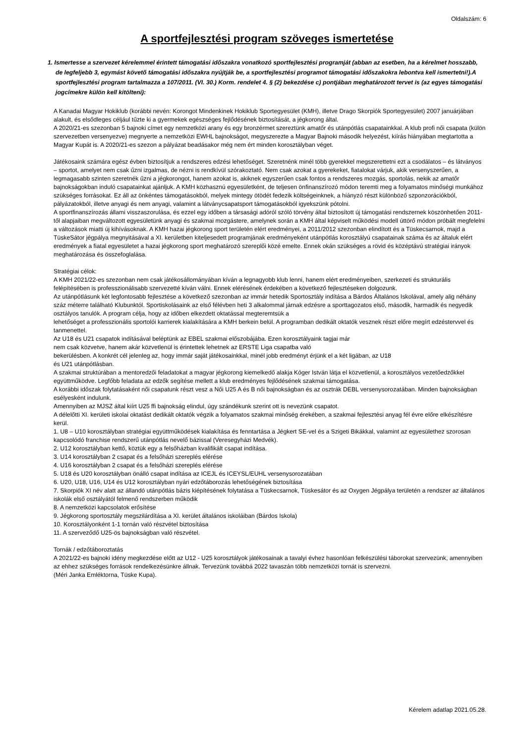Oldalszám: 6
A sportfejlesztési program szöveges ismertetése
1. Ismertesse a szervezet kérelemmel érintett támogatási időszakra vonatkozó sportfejlesztési programját (abban az esetben, ha a kérelmet hosszabb, de legfeljebb 3, egymást követő támogatási időszakra nyújtják be, a sportfejlesztési programot támogatási időszakokra lebontva kell ismertetni!).A sportfejlesztési program tartalmazza a 107/2011. (VI. 30.) Korm. rendelet 4. § (2) bekezdése c) pontjában meghatározott tervet is (az egyes támogatási jogcímekre külön kell kitölteni):
A Kanadai Magyar Hokiklub (korábbi nevén: Korongot Mindenkinek Hokiklub Sportegyesület (KMH), illetve Drago Skorpiók Sportegyesület) 2007 januárjában alakult, és elsődleges céljául tűzte ki a gyermekek egészséges fejlődésének biztosítását, a jégkorong által.
A 2020/21-es szezonban 5 bajnoki címet egy nemzetközi arany és egy bronzérmet szereztünk amatőr és utánpótlás csapatainkkal. A klub profi női csapata (külön szervezetben versenyezve) megnyerte a nemzetközi EWHL bajnokságot, megyszerezte a Magyar Bajnoki második helyezést, kiírás hiányában megtartotta a Magyar Kupát is. A 2020/21-es szezon a pályázat beadásakor még nem ért minden korosztályban véget.
Játékosaink számára egész évben biztosítjuk a rendszeres edzési lehetőséget. Szeretnénk minél több gyerekkel megszerettetni ezt a csodálatos – és látványos – sportot, amelyet nem csak űzni izgalmas, de nézni is rendkívül szórakoztató. Nem csak azokat a gyerekeket, fiatalokat várjuk, akik versenyszerűen, a legmagasabb szinten szeretnék űzni a jégkorongot, hanem azokat is, akiknek egyszerűen csak fontos a rendszeres mozgás, sportolás, nekik az amatőr bajnokságokban induló csapatainkat ajánljuk. A KMH közhasznú egyesületként, de teljesen önfinanszírozó módon teremti meg a folyamatos minőségi munkához szükséges forrásokat. Ez áll az önkéntes támogatásokból, melyek mintegy ötödét fedezik költségeinknek, a hiányzó részt különböző szponzorációkból, pályázatokból, illetve anyagi és nem anyagi, valamint a látványcsapatsport támogatásokból igyekszünk pótolni.
A sportfinanszírozás állami visszaszorulása, és ezzel egy időben a társasági adóról szóló törvény által biztosított új támogatási rendszernek köszönhetően 2011-től alapjaiban megváltozott egyesületünk anyagi és szakmai mozgástere, amelynek során a KMH által képviselt működési modell úttörő módon próbált megfelelni a változások miatti új kihívásoknak. A KMH hazai jégkorong sport területén elért eredményei, a 2011/2012 szezonban elindított és a Tüskecsarnok, majd a TüskeSátor jégpálya megnyitásával a XI. kerületben kiteljesedett programjának eredményeként utánpótlás korosztályú csapatainak száma és az általuk elért eredmények a fiatal egyesületet a hazai jégkorong sport meghatározó szereplői közé emelte. Ennek okán szükséges a rövid és középtávú stratégiai irányok meghatározása és összefoglalása.
Stratégiai célok:
A KMH 2021/22-es szezonban nem csak játékosállományában kíván a legnagyobb klub lenni, hanem elért eredményeiben, szerkezeti és strukturális felépítésében is professzionálisabb szervezetté kíván válni. Ennek elérésének érdekében a következő fejlesztéseken dolgozunk.
Az utánpótlásunk két legfontosabb fejlesztése a következő szezonban az immár hetedik Sportosztály indítása a Bárdos Általános Iskolával, amely alig néhány száz méterre található Klubunktól. Sportiskolásaink az első félévben heti 3 alkalommal járnak edzésre a sporttagozatos első, második, harmadik és negyedik osztályos tanulók. A program célja, hogy az időben elkezdett oktatással megteremtsük a
lehetőséget a professzionális sportolói karrierek kialakítására a KMH berkein belül. A programban dedikált oktatók vesznek részt előre megírt edzéstervvel és tanmenettel.
Az U18 és U21 csapatok indításával beléptünk az EBEL szakmai előszobájába. Ezen korosztályaink tagjai már
nem csak közvetve, hanem akár közvetlenül is érintettek lehetnek az ERSTE Liga csapatba való
bekerülésben. A konkrét cél jelenleg az, hogy immár saját játékosainkkal, minél jobb eredményt érjünk el a két ligában, az U18
és U21 utánpótlásban.
A szakmai struktúrában a mentoredzői feladatokat a magyar jégkorong kiemelkedő alakja Kóger István látja el közvetlenül, a korosztályos vezetőedzőkkel együttműködve. Legfőbb feladata az edzők segítése mellett a klub eredményes fejlődésének szakmai támogatása.
A korábbi időszak folytatásaként női csapatunk részt vesz a Női U25 A és B női bajnokságban és az osztrák DEBL versenysorozatában. Minden bajnokságban esélyesként indulunk.
Amennyiben az MJSZ által kiírt U25 ffi bajnokság elindul, úgy szándékunk szerint ott is nevezünk csapatot.
A délelőtti XI. kerületi iskolai oktatást dedikált oktatók végzik a folyamatos szakmai minőség érekében, a szakmai fejlesztési anyag fél évre előre elkészítésre kerül.
1. U8 – U10 korosztályban stratégiai együttműködések kialakítása és fenntartása a Jégkert SE-vel és a Szigeti Bikákkal, valamint az egyesülethez szorosan kapcsolódó franchise rendszerű utánpótlás nevelő bázissal (Veresegyházi Medvék).
2. U12 korosztályban kettő, köztük egy a felsőházban kvalifikált csapat indítása.
3. U14 korosztályban 2 csapat és a felsőházi szereplés elérése
4. U16 korosztályban 2 csapat és a felsőházi szereplés elérése
5. U18 és U20 korosztályban önálló csapat indítása az ICEJL és ICEYSL/EUHL versenysorozatában
6. U20, U18, U16, U14 és U12 korosztályban nyári edzőtáborozás lehetőségének biztosítása
7. Skorpiók XI név alatt az állandó utánpótlás bázis kiépítésének folytatása a Tüskecsarnok, Tüskesátor és az Oxygen Jégpálya területén a rendszer az általános iskolák első osztályától felmenő rendszerben működik
8. A nemzetközi kapcsolatok erősítése
9. Jégkorong sportosztály megszilárdítása a XI. kerület általános iskoláiban (Bárdos Iskola)
10. Korosztályonként 1-1 tornán való részvétel biztosítása
11. A szerveződő U25-ös bajnokságban való részvétel.
Tornák / edzőtáboroztatás
A 2021/22-es bajnoki idény megkezdése előtt az U12 - U25 korosztályok játékosainak a tavalyi évhez hasonlóan felkészülési táborokat szervezünk, amennyiben az ehhez szükséges források rendelkezésünkre állnak. Tervezünk továbbá 2022 tavaszán több nemzetközi tornát is szervezni.
(Méri Janka Emléktorna, Tüske Kupa).
Kérelem adatlap 2021.05.28.